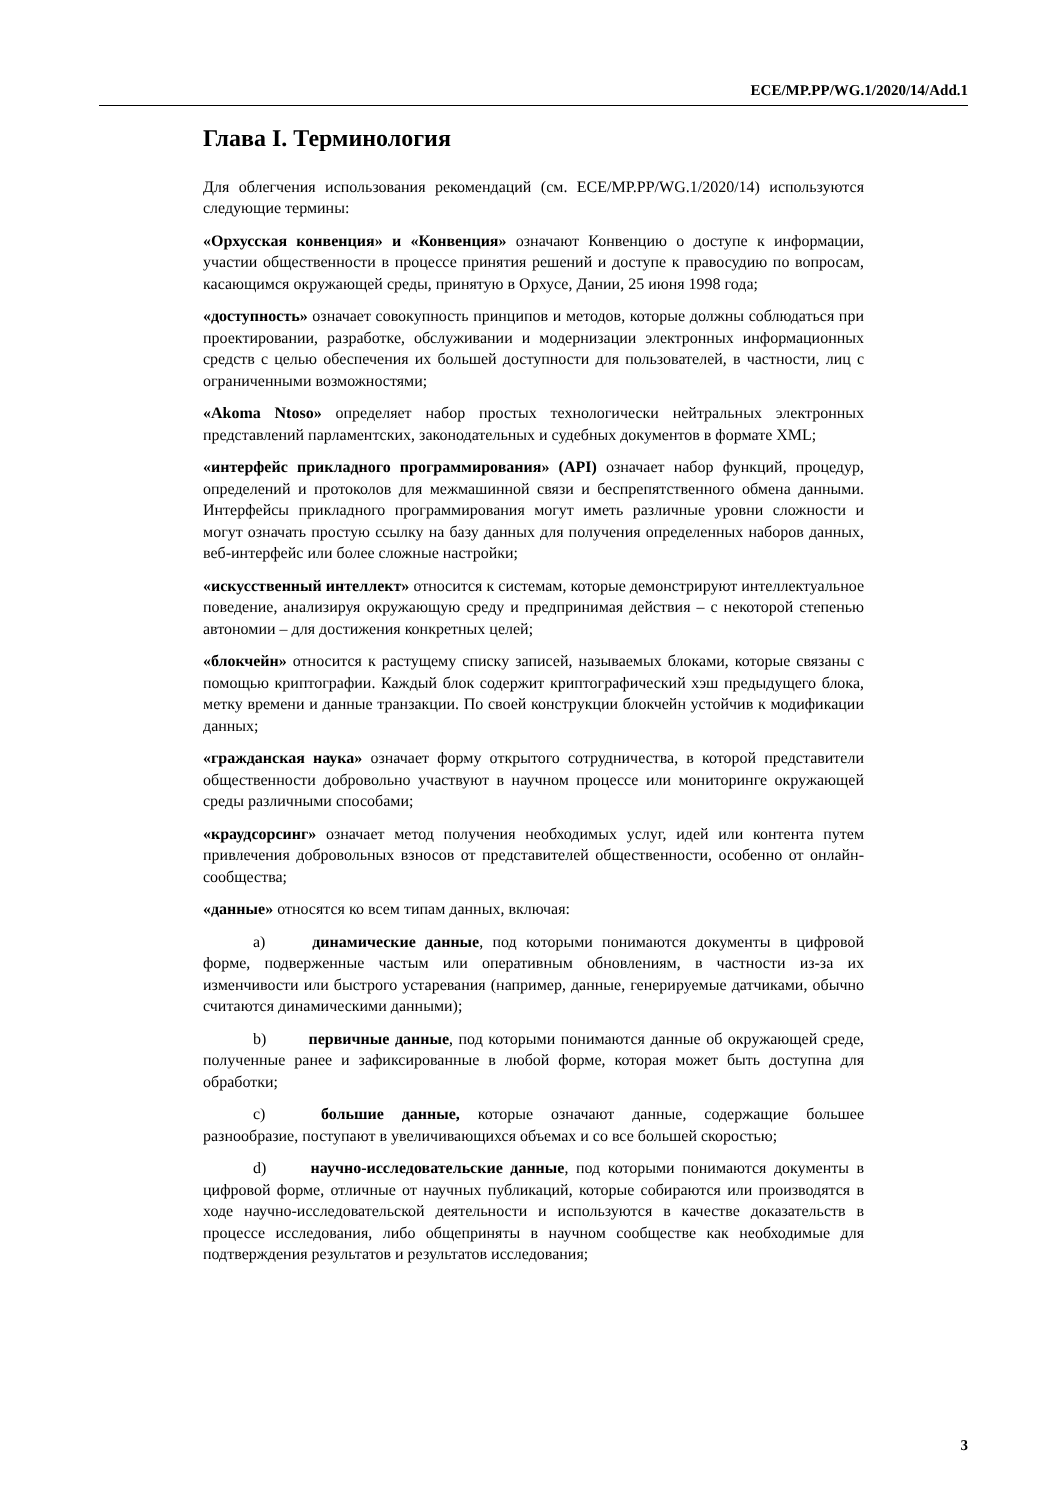ECE/MP.PP/WG.1/2020/14/Add.1
Глава I. Терминология
Для облегчения использования рекомендаций (см. ECE/MP.PP/WG.1/2020/14) используются следующие термины:
«Орхусская конвенция» и «Конвенция» означают Конвенцию о доступе к информации, участии общественности в процессе принятия решений и доступе к правосудию по вопросам, касающимся окружающей среды, принятую в Орхусе, Дании, 25 июня 1998 года;
«доступность» означает совокупность принципов и методов, которые должны соблюдаться при проектировании, разработке, обслуживании и модернизации электронных информационных средств с целью обеспечения их большей доступности для пользователей, в частности, лиц с ограниченными возможностями;
«Akoma Ntoso» определяет набор простых технологически нейтральных электронных представлений парламентских, законодательных и судебных документов в формате XML;
«интерфейс прикладного программирования» (API) означает набор функций, процедур, определений и протоколов для межмашинной связи и беспрепятственного обмена данными. Интерфейсы прикладного программирования могут иметь различные уровни сложности и могут означать простую ссылку на базу данных для получения определенных наборов данных, веб-интерфейс или более сложные настройки;
«искусственный интеллект» относится к системам, которые демонстрируют интеллектуальное поведение, анализируя окружающую среду и предпринимая действия – с некоторой степенью автономии – для достижения конкретных целей;
«блокчейн» относится к растущему списку записей, называемых блоками, которые связаны с помощью криптографии. Каждый блок содержит криптографический хэш предыдущего блока, метку времени и данные транзакции. По своей конструкции блокчейн устойчив к модификации данных;
«гражданская наука» означает форму открытого сотрудничества, в которой представители общественности добровольно участвуют в научном процессе или мониторинге окружающей среды различными способами;
«краудсорсинг» означает метод получения необходимых услуг, идей или контента путем привлечения добровольных взносов от представителей общественности, особенно от онлайн-сообщества;
«данные» относятся ко всем типам данных, включая:
a) динамические данные, под которыми понимаются документы в цифровой форме, подверженные частым или оперативным обновлениям, в частности из-за их изменчивости или быстрого устаревания (например, данные, генерируемые датчиками, обычно считаются динамическими данными);
b) первичные данные, под которыми понимаются данные об окружающей среде, полученные ранее и зафиксированные в любой форме, которая может быть доступна для обработки;
c) большие данные, которые означают данные, содержащие большее разнообразие, поступают в увеличивающихся объемах и со все большей скоростью;
d) научно-исследовательские данные, под которыми понимаются документы в цифровой форме, отличные от научных публикаций, которые собираются или производятся в ходе научно-исследовательской деятельности и используются в качестве доказательств в процессе исследования, либо общеприняты в научном сообществе как необходимые для подтверждения результатов и результатов исследования;
3